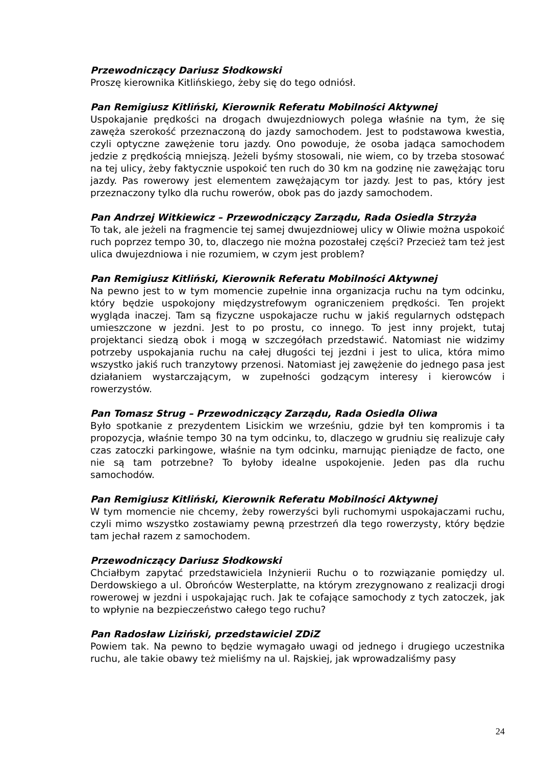Przewodniczący Dariusz Słodkowski
Proszę kierownika Kitlińskiego, żeby się do tego odniósł.
Pan Remigiusz Kitliński, Kierownik Referatu Mobilności Aktywnej
Uspokajanie prędkości na drogach dwujezdniowych polega właśnie na tym, że się zawęża szerokość przeznaczoną do jazdy samochodem. Jest to podstawowa kwestia, czyli optyczne zawężenie toru jazdy. Ono powoduje, że osoba jadąca samochodem jedzie z prędkością mniejszą. Jeżeli byśmy stosowali, nie wiem, co by trzeba stosować na tej ulicy, żeby faktycznie uspokoić ten ruch do 30 km na godzinę nie zawężając toru jazdy. Pas rowerowy jest elementem zawężającym tor jazdy. Jest to pas, który jest przeznaczony tylko dla ruchu rowerów, obok pas do jazdy samochodem.
Pan Andrzej Witkiewicz – Przewodniczący Zarządu, Rada Osiedla Strzyża
To tak, ale jeżeli na fragmencie tej samej dwujezdniowej ulicy w Oliwie można uspokoić ruch poprzez tempo 30, to, dlaczego nie można pozostałej części? Przecież tam też jest ulica dwujezdniowa i nie rozumiem, w czym jest problem?
Pan Remigiusz Kitliński, Kierownik Referatu Mobilności Aktywnej
Na pewno jest to w tym momencie zupełnie inna organizacja ruchu na tym odcinku, który będzie uspokojony międzystrefowym ograniczeniem prędkości. Ten projekt wygląda inaczej. Tam są fizyczne uspokajacze ruchu w jakiś regularnych odstępach umieszczone w jezdni. Jest to po prostu, co innego. To jest inny projekt, tutaj projektanci siedzą obok i mogą w szczegółach przedstawić. Natomiast nie widzimy potrzeby uspokajania ruchu na całej długości tej jezdni i jest to ulica, która mimo wszystko jakiś ruch tranzytowy przenosi. Natomiast jej zawężenie do jednego pasa jest działaniem wystarczającym, w zupełności godzącym interesy i kierowców i rowerzystów.
Pan Tomasz Strug – Przewodniczący Zarządu, Rada Osiedla Oliwa
Było spotkanie z prezydentem Lisickim we wrześniu, gdzie był ten kompromis i ta propozycja, właśnie tempo 30 na tym odcinku, to, dlaczego w grudniu się realizuje cały czas zatoczki parkingowe, właśnie na tym odcinku, marnując pieniądze de facto, one nie są tam potrzebne? To byłoby idealne uspokojenie. Jeden pas dla ruchu samochodów.
Pan Remigiusz Kitliński, Kierownik Referatu Mobilności Aktywnej
W tym momencie nie chcemy, żeby rowerzyści byli ruchomymi uspokajaczami ruchu, czyli mimo wszystko zostawiamy pewną przestrzeń dla tego rowerzysty, który będzie tam jechał razem z samochodem.
Przewodniczący Dariusz Słodkowski
Chciałbym zapytać przedstawiciela Inżynierii Ruchu o to rozwiązanie pomiędzy ul. Derdowskiego a ul. Obrońców Westerplatte, na którym zrezygnowano z realizacji drogi rowerowej w jezdni i uspokajając ruch. Jak te cofające samochody z tych zatoczek, jak to wpłynie na bezpieczeństwo całego tego ruchu?
Pan Radosław Liziński, przedstawiciel ZDiZ
Powiem tak. Na pewno to będzie wymagało uwagi od jednego i drugiego uczestnika ruchu, ale takie obawy też mieliśmy na ul. Rajskiej, jak wprowadzaliśmy pasy
24